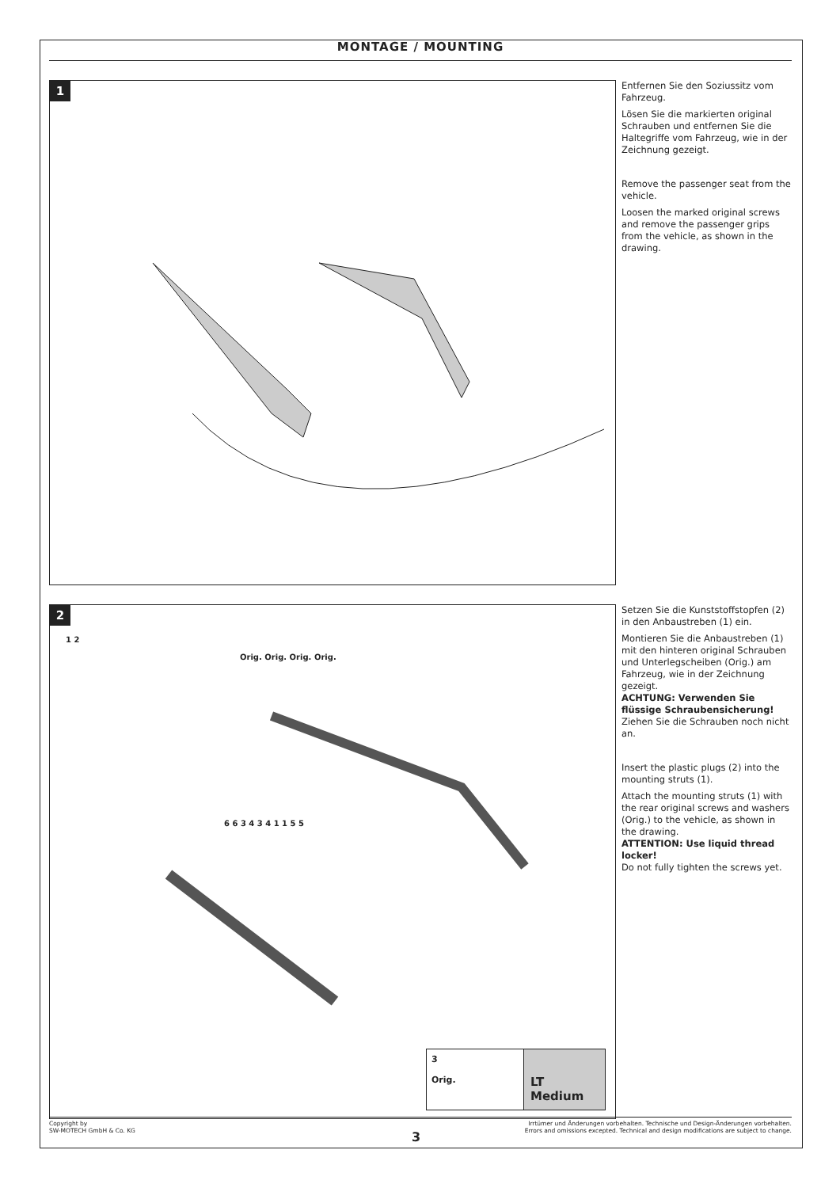MONTAGE / MOUNTING
1
Entfernen Sie den Soziussitz vom Fahrzeug.
Lösen Sie die markierten original Schrauben und entfernen Sie die Haltegriffe vom Fahrzeug, wie in der Zeichnung gezeigt.
Remove the passenger seat from the vehicle.
Loosen the marked original screws and remove the passenger grips from the vehicle, as shown in the drawing.
2
1 2
Orig. Orig. Orig. Orig.
6 6 3 4 3 4 1 1 5 5
3
Orig.
LT Medium
Setzen Sie die Kunststoffstopfen (2) in den Anbaustreben (1) ein.
Montieren Sie die Anbaustreben (1) mit den hinteren original Schrauben und Unterlegscheiben (Orig.) am Fahrzeug, wie in der Zeichnung gezeigt.
ACHTUNG: Verwenden Sie flüssige Schraubensicherung!
Ziehen Sie die Schrauben noch nicht an.
Insert the plastic plugs (2) into the mounting struts (1).
Attach the mounting struts (1) with the rear original screws and washers (Orig.) to the vehicle, as shown in the drawing.
ATTENTION: Use liquid thread locker!
Do not fully tighten the screws yet.
Copyright by
SW-MOTECH GmbH & Co. KG
Irrtümer und Änderungen vorbehalten. Technische und Design-Änderungen vorbehalten.
Errors and omissions excepted. Technical and design modifications are subject to change.
3